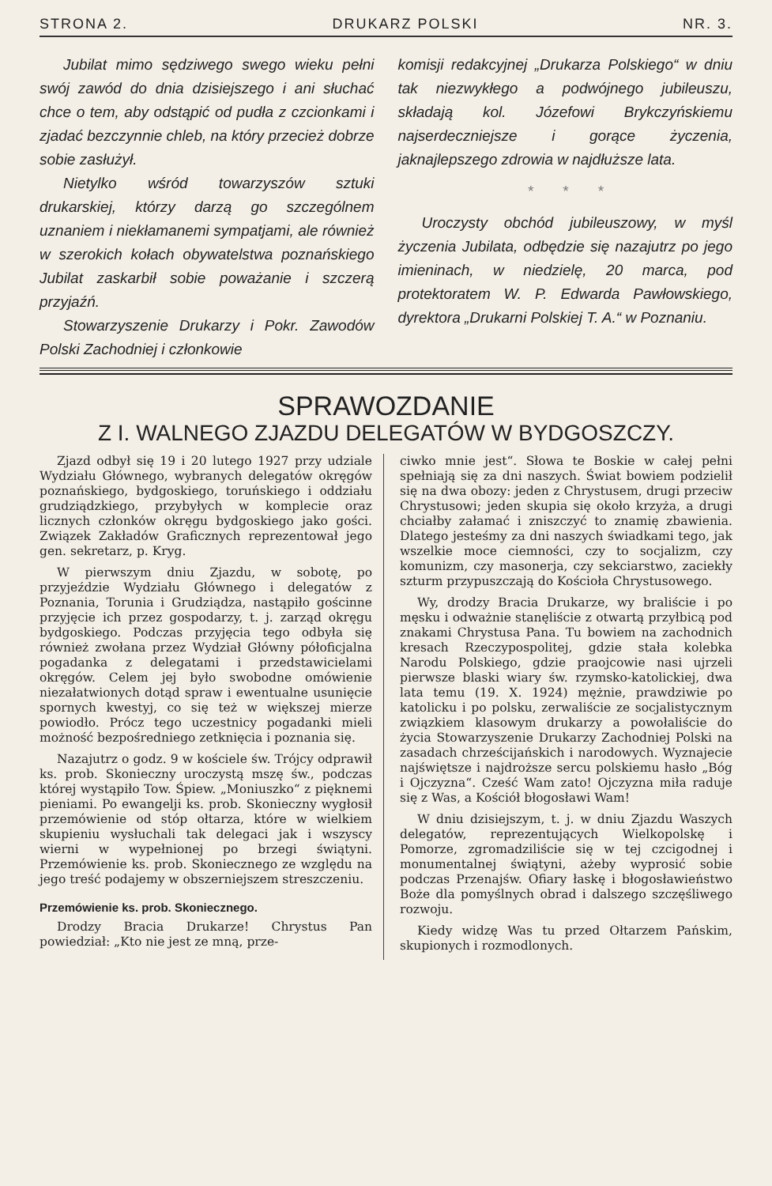STRONA 2. DRUKARZ POLSKI NR. 3.
Jubilat mimo sędziwego swego wieku pełni swój zawód do dnia dzisiejszego i ani słuchać chce o tem, aby odstąpić od pudła z czcionkami i zjadać bezczynnie chleb, na który przecież dobrze sobie zasłużył.
Nietylko wśród towarzyszów sztuki drukarskiej, którzy darzą go szczególnem uznaniem i niekłamanemi sympatjami, ale również w szerokich kołach obywatelstwa poznańskiego Jubilat zaskarbił sobie poważanie i szczerą przyjaźń.
Stowarzyszenie Drukarzy i Pokr. Zawodów Polski Zachodniej i członkowie
komisji redakcyjnej „Drukarza Polskiego“ w dniu tak niezwykłego a podwójnego jubileuszu, składają kol. Józefowi Brykczyńskiemu najserdeczniejsze i gorące życzenia, jaknajlepszego zdrowia w najdłuższe lata.
* * *
Uroczysty obchód jubileuszowy, w myśl życzenia Jubilata, odbędzie się nazajutrz po jego imieninach, w niedzielę, 20 marca, pod protektoratem W. P. Edwarda Pawłowskiego, dyrektora „Drukarni Polskiej T. A.“ w Poznaniu.
SPRAWOZDANIE
Z I. WALNEGO ZJAZDU DELEGATÓW W BYDGOSZCZY.
Zjazd odbył się 19 i 20 lutego 1927 przy udziale Wydziału Głównego, wybranych delegatów okręgów poznańskiego, bydgoskiego, toruńskiego i oddziału grudziądzkiego, przybyłych w komplecie oraz licznych członków okręgu bydgoskiego jako gości. Związek Zakładów Graficznych reprezentował jego gen. sekretarz, p. Kryg.
W pierwszym dniu Zjazdu, w sobotę, po przyjeździe Wydziału Głównego i delegatów z Poznania, Torunia i Grudziądza, nastąpiło gościnne przyjęcie ich przez gospodarzy, t. j. zarząd okręgu bydgoskiego. Podczas przyjęcia tego odbyła się również zwołana przez Wydział Główny półoficjalna pogadanka z delegatami i przedstawicielami okręgów. Celem jej było swobodne omówienie niezałatwionych dotąd spraw i ewentualne usunięcie spornych kwestyj, co się też w większej mierze powiodło. Prócz tego uczestnicy pogadanki mieli możność bezpośredniego zetknięcia i poznania się.
Nazajutrz o godz. 9 w kościele św. Trójcy odprawił ks. prob. Skonieczny uroczystą mszę św., podczas której wystąpiło Tow. Śpiew. „Moniuszko“ z pięknemi pieniami. Po ewangelji ks. prob. Skonieczny wygłosił przemówienie od stóp ołtarza, które w wielkiem skupieniu wysłuchali tak delegaci jak i wszyscy wierni w wypełnionej po brzegi świątyni. Przemówienie ks. prob. Skoniecznego ze względu na jego treść podajemy w obszerniejszem streszczeniu.
Przemówienie ks. prob. Skoniecznego.
Drodzy Bracia Drukarze! Chrystus Pan powiedział: „Kto nie jest ze mną, prze-
ciwko mnie jest“. Słowa te Boskie w całej pełni spełniają się za dni naszych. Świat bowiem podzielił się na dwa obozy: jeden z Chrystusem, drugi przeciw Chrystusowi; jeden skupia się około krzyża, a drugi chciałby załamać i zniszczyć to znamię zbawienia. Dlatego jesteśmy za dni naszych świadkami tego, jak wszelkie moce ciemności, czy to socjalizm, czy komunizm, czy masonerja, czy sekciarstwo, zaciekły szturm przypuszczają do Kościoła Chrystusowego.
Wy, drodzy Bracia Drukarze, wy braliście i po męsku i odważnie stanęliście z otwartą przyłbicą pod znakami Chrystusa Pana. Tu bowiem na zachodnich kresach Rzeczypospolitej, gdzie stała kolebka Narodu Polskiego, gdzie praojcowie nasi ujrzeli pierwsze blaski wiary św. rzymsko-katolickiej, dwa lata temu (19. X. 1924) mężnie, prawdziwie po katolicku i po polsku, zerwaliście ze socjalistycznym związkiem klasowym drukarzy a powołaliście do życia Stowarzyszenie Drukarzy Zachodniej Polski na zasadach chrześcijańskich i narodowych. Wyznajecie najświętsze i najdroższe sercu polskiemu hasło „Bóg i Ojczyzna“. Cześć Wam zato! Ojczyzna miła raduje się z Was, a Kościół błogosławi Wam!
W dniu dzisiejszym, t. j. w dniu Zjazdu Waszych delegatów, reprezentujących Wielkopolskę i Pomorze, zgromadziliście się w tej czcigodnej i monumentalnej świątyni, ażeby wyprosić sobie podczas Przenajśw. Ofiary łaskę i błogosławieństwo Boże dla pomyślnych obrad i dalszego szczęśliwego rozwoju.
Kiedy widzę Was tu przed Ołtarzem Pańskim, skupionych i rozmodlonych.